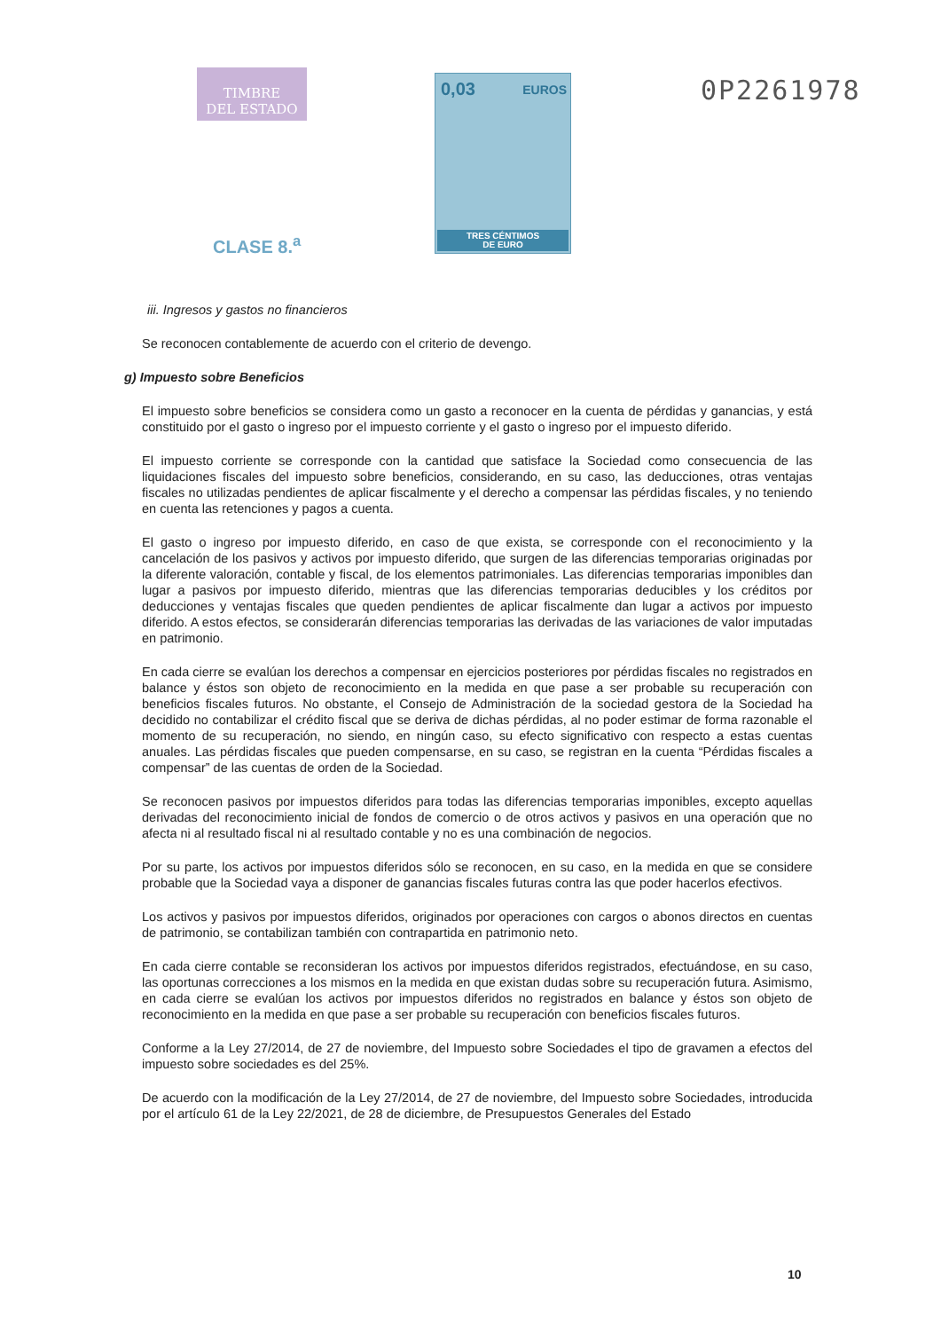TIMBRE
DEL ESTADO
0,03 EUROS
TRES CÉNTIMOS
DE EURO
0P2261978
CLASE 8.<sup>a</sup>
iii. Ingresos y gastos no financieros
Se reconocen contablemente de acuerdo con el criterio de devengo.
g) Impuesto sobre Beneficios
El impuesto sobre beneficios se considera como un gasto a reconocer en la cuenta de pérdidas y ganancias, y está constituido por el gasto o ingreso por el impuesto corriente y el gasto o ingreso por el impuesto diferido.
El impuesto corriente se corresponde con la cantidad que satisface la Sociedad como consecuencia de las liquidaciones fiscales del impuesto sobre beneficios, considerando, en su caso, las deducciones, otras ventajas fiscales no utilizadas pendientes de aplicar fiscalmente y el derecho a compensar las pérdidas fiscales, y no teniendo en cuenta las retenciones y pagos a cuenta.
El gasto o ingreso por impuesto diferido, en caso de que exista, se corresponde con el reconocimiento y la cancelación de los pasivos y activos por impuesto diferido, que surgen de las diferencias temporarias originadas por la diferente valoración, contable y fiscal, de los elementos patrimoniales. Las diferencias temporarias imponibles dan lugar a pasivos por impuesto diferido, mientras que las diferencias temporarias deducibles y los créditos por deducciones y ventajas fiscales que queden pendientes de aplicar fiscalmente dan lugar a activos por impuesto diferido. A estos efectos, se considerarán diferencias temporarias las derivadas de las variaciones de valor imputadas en patrimonio.
En cada cierre se evalúan los derechos a compensar en ejercicios posteriores por pérdidas fiscales no registrados en balance y éstos son objeto de reconocimiento en la medida en que pase a ser probable su recuperación con beneficios fiscales futuros. No obstante, el Consejo de Administración de la sociedad gestora de la Sociedad ha decidido no contabilizar el crédito fiscal que se deriva de dichas pérdidas, al no poder estimar de forma razonable el momento de su recuperación, no siendo, en ningún caso, su efecto significativo con respecto a estas cuentas anuales. Las pérdidas fiscales que pueden compensarse, en su caso, se registran en la cuenta “Pérdidas fiscales a compensar” de las cuentas de orden de la Sociedad.
Se reconocen pasivos por impuestos diferidos para todas las diferencias temporarias imponibles, excepto aquellas derivadas del reconocimiento inicial de fondos de comercio o de otros activos y pasivos en una operación que no afecta ni al resultado fiscal ni al resultado contable y no es una combinación de negocios.
Por su parte, los activos por impuestos diferidos sólo se reconocen, en su caso, en la medida en que se considere probable que la Sociedad vaya a disponer de ganancias fiscales futuras contra las que poder hacerlos efectivos.
Los activos y pasivos por impuestos diferidos, originados por operaciones con cargos o abonos directos en cuentas de patrimonio, se contabilizan también con contrapartida en patrimonio neto.
En cada cierre contable se reconsideran los activos por impuestos diferidos registrados, efectuándose, en su caso, las oportunas correcciones a los mismos en la medida en que existan dudas sobre su recuperación futura. Asimismo, en cada cierre se evalúan los activos por impuestos diferidos no registrados en balance y éstos son objeto de reconocimiento en la medida en que pase a ser probable su recuperación con beneficios fiscales futuros.
Conforme a la Ley 27/2014, de 27 de noviembre, del Impuesto sobre Sociedades el tipo de gravamen a efectos del impuesto sobre sociedades es del 25%.
De acuerdo con la modificación de la Ley 27/2014, de 27 de noviembre, del Impuesto sobre Sociedades, introducida por el artículo 61 de la Ley 22/2021, de 28 de diciembre, de Presupuestos Generales del Estado
10